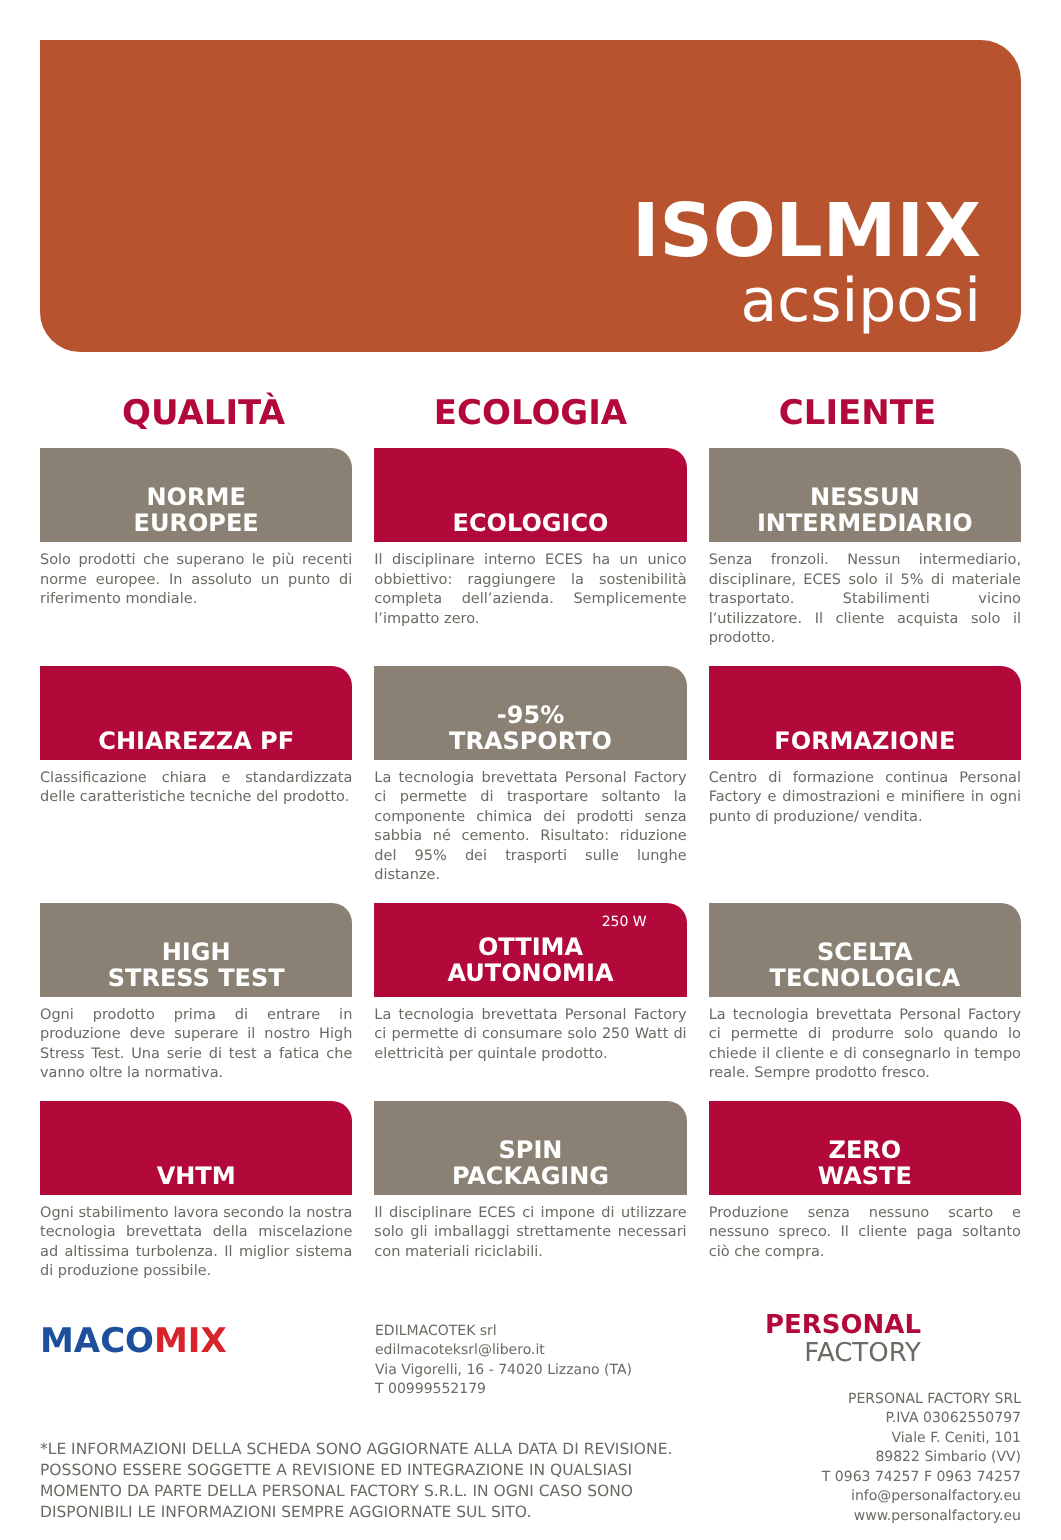ISOLMIX
acsiposi
QUALITÀ ECOLOGIA CLIENTE
NORME
EUROPEE
Solo prodotti che superano le più recenti norme europee. In assoluto un punto di riferimento mondiale.
ECOLOGICO
Il disciplinare interno ECES ha un unico obbiettivo: raggiungere la sostenibilità completa dell’azienda. Semplicemente l’impatto zero.
NESSUN
INTERMEDIARIO
Senza fronzoli. Nessun intermediario, disciplinare, ECES solo il 5% di materiale trasportato. Stabilimenti vicino l’utilizzatore. Il cliente acquista solo il prodotto.
CHIAREZZA PF
Classificazione chiara e standardizzata delle caratteristiche tecniche del prodotto.
-95%
TRASPORTO
La tecnologia brevettata Personal Factory ci permette di trasportare soltanto la componente chimica dei prodotti senza sabbia né cemento. Risultato: riduzione del 95% dei trasporti sulle lunghe distanze.
FORMAZIONE
Centro di formazione continua Personal Factory e dimostrazioni e minifiere in ogni punto di produzione/ vendita.
HIGH
STRESS TEST
Ogni prodotto prima di entrare in produzione deve superare il nostro High Stress Test. Una serie di test a fatica che vanno oltre la normativa.
250 W
OTTIMA
AUTONOMIA
La tecnologia brevettata Personal Factory ci permette di consumare solo 250 Watt di elettricità per quintale prodotto.
SCELTA
TECNOLOGICA
La tecnologia brevettata Personal Factory ci permette di produrre solo quando lo chiede il cliente e di consegnarlo in tempo reale. Sempre prodotto fresco.
VHTM
Ogni stabilimento lavora secondo la nostra tecnologia brevettata della miscelazione ad altissima turbolenza. Il miglior sistema di produzione possibile.
SPIN
PACKAGING
Il disciplinare ECES ci impone di utilizzare solo gli imballaggi strettamente necessari con materiali riciclabili.
ZERO
WASTE
Produzione senza nessuno scarto e nessuno spreco. Il cliente paga soltanto ciò che compra.
MACOMIX
EDILMACOTEK srl
edilmacoteksrl@libero.it
Via Vigorelli, 16 - 74020 Lizzano (TA)
T 00999552179
PERSONAL
FACTORY
*LE INFORMAZIONI DELLA SCHEDA SONO AGGIORNATE ALLA DATA DI REVISIONE. POSSONO ESSERE SOGGETTE A REVISIONE ED INTEGRAZIONE IN QUALSIASI MOMENTO DA PARTE DELLA PERSONAL FACTORY S.R.L. IN OGNI CASO SONO DISPONIBILI LE INFORMAZIONI SEMPRE AGGIORNATE SUL SITO.
PERSONAL FACTORY SRL
P.IVA 03062550797
Viale F. Ceniti, 101
89822 Simbario (VV)
T 0963 74257 F 0963 74257
info@personalfactory.eu
www.personalfactory.eu